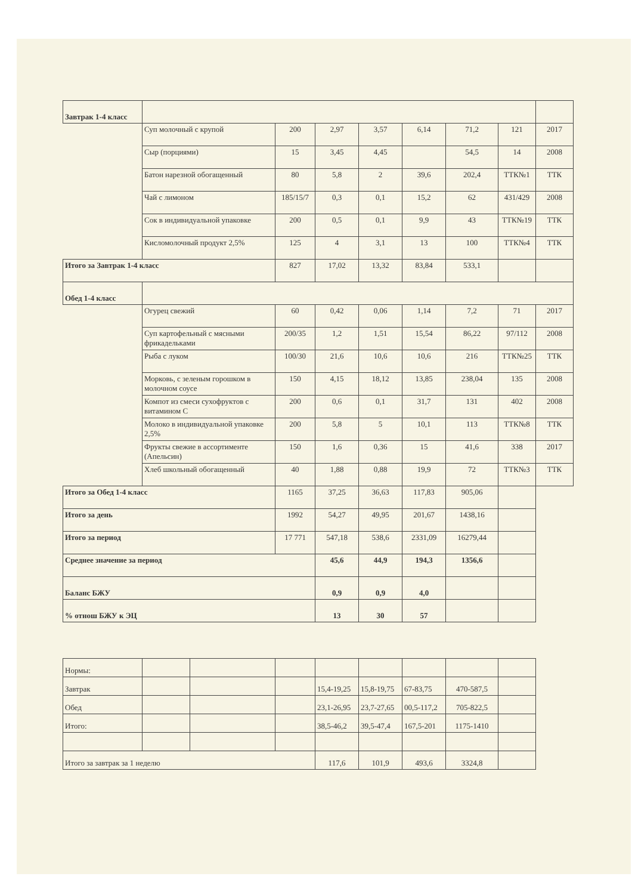| Завтрак 1-4 класс | | | | | | | | |
| | Суп молочный с крупой | 200 | 2,97 | 3,57 | 6,14 | 71,2 | 121 | 2017 |
| | Сыр (порциями) | 15 | 3,45 | 4,45 | | 54,5 | 14 | 2008 |
| | Батон нарезной обогащенный | 80 | 5,8 | 2 | 39,6 | 202,4 | ТТК№1 | ТТК |
| | Чай с лимоном | 185/15/7 | 0,3 | 0,1 | 15,2 | 62 | 431/429 | 2008 |
| | Сок в индивидуальной упаковке | 200 | 0,5 | 0,1 | 9,9 | 43 | ТТК№19 | ТТК |
| | Кисломолочный продукт 2,5% | 125 | 4 | 3,1 | 13 | 100 | ТТК№4 | ТТК |
| Итого за Завтрак 1-4 класс | | 827 | 17,02 | 13,32 | 83,84 | 533,1 | | |
| Обед 1-4 класс | | | | | | | | |
| | Огурец свежий | 60 | 0,42 | 0,06 | 1,14 | 7,2 | 71 | 2017 |
| | Суп картофельный с мясными фрикадельками | 200/35 | 1,2 | 1,51 | 15,54 | 86,22 | 97/112 | 2008 |
| | Рыба с луком | 100/30 | 21,6 | 10,6 | 10,6 | 216 | ТТК№25 | ТТК |
| | Морковь, с зеленым горошком в молочном соусе | 150 | 4,15 | 18,12 | 13,85 | 238,04 | 135 | 2008 |
| | Компот из смеси сухофруктов с витамином С | 200 | 0,6 | 0,1 | 31,7 | 131 | 402 | 2008 |
| | Молоко в индивидуальной упаковке 2,5% | 200 | 5,8 | 5 | 10,1 | 113 | ТТК№8 | ТТК |
| | Фрукты свежие в ассортименте (Апельсин) | 150 | 1,6 | 0,36 | 15 | 41,6 | 338 | 2017 |
| | Хлеб школьный обогащенный | 40 | 1,88 | 0,88 | 19,9 | 72 | ТТК№3 | ТТК |
| Итого за Обед 1-4 класс | | 1165 | 37,25 | 36,63 | 117,83 | 905,06 | | |
| Итого за день | | 1992 | 54,27 | 49,95 | 201,67 | 1438,16 | | |
| Итого за период | | 17 771 | 547,18 | 538,6 | 2331,09 | 16279,44 | | |
| Среднее значение за период | | | 45,6 | 44,9 | 194,3 | 1356,6 | | |
| Баланс БЖУ | | | 0,9 | 0,9 | 4,0 | | | |
| % отнош БЖУ к ЭЦ | | | 13 | 30 | 57 | | | |
| Нормы: | | | | | | | | |
| Завтрак | | | | 15,4-19,25 | 15,8-19,75 | 67-83,75 | 470-587,5 | |
| Обед | | | | 23,1-26,95 | 23,7-27,65 | 00,5-117,2 | 705-822,5 | |
| Итого: | | | | 38,5-46,2 | 39,5-47,4 | 167,5-201 | 1175-1410 | |
| Итого за завтрак за 1 неделю | | | | 117,6 | 101,9 | 493,6 | 3324,8 | |